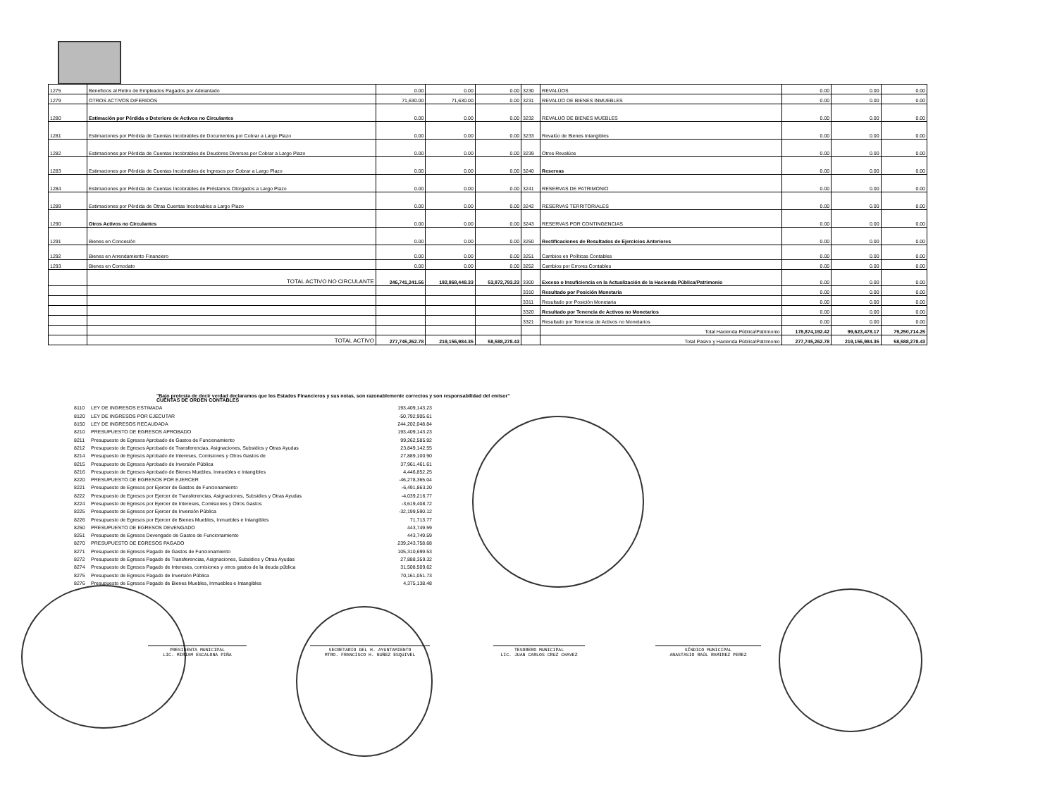| 1275 | Beneficios al Retiro de Empleados Pagados por Adelantado | 0.00 | 0.00 | 0.00 | 3230 | REVALÚOS | 0.00 | 0.00 | 0.00 |
| 1279 | OTROS ACTIVOS DIFERIDOS | 71,630.00 | 71,630.00 | 0.00 | 3231 | REVALÚO DE BIENES INMUEBLES | 0.00 | 0.00 | 0.00 |
| 1280 | Estimación por Pérdida o Deterioro de Activos no Circulantes | 0.00 | 0.00 | 0.00 | 3232 | REVALÚO DE BIENES MUEBLES | 0.00 | 0.00 | 0.00 |
| 1281 | Estimaciones por Pérdida de Cuentas Incobrables de Documentos por Cobrar a Largo Plazo | 0.00 | 0.00 | 0.00 | 3233 | Revalúo de Bienes Intangibles | 0.00 | 0.00 | 0.00 |
| 1282 | Estimaciones por Pérdida de Cuentas Incobrables de Deudores Diversos por Cobrar a Largo Plazo | 0.00 | 0.00 | 0.00 | 3239 | Otros Revalúos | 0.00 | 0.00 | 0.00 |
| 1283 | Estimaciones por Pérdida de Cuentas Incobrables de Ingresos por Cobrar a Largo Plazo | 0.00 | 0.00 | 0.00 | 3240 | Reservas | 0.00 | 0.00 | 0.00 |
| 1284 | Estimaciones por Pérdida de Cuentas Incobrables de Préstamos Otorgados a Largo Plazo | 0.00 | 0.00 | 0.00 | 3241 | RESERVAS DE PATRIMONIO | 0.00 | 0.00 | 0.00 |
| 1289 | Estimaciones por Pérdida de Otras Cuentas Incobrables a Largo Plazo | 0.00 | 0.00 | 0.00 | 3242 | RESERVAS TERRITORIALES | 0.00 | 0.00 | 0.00 |
| 1290 | Otros Activos no Circulantes | 0.00 | 0.00 | 0.00 | 3243 | RESERVAS POR CONTINGENCIAS | 0.00 | 0.00 | 0.00 |
| 1291 | Bienes en Concesión | 0.00 | 0.00 | 0.00 | 3250 | Rectificaciones de Resultados de Ejercicios Anteriores | 0.00 | 0.00 | 0.00 |
| 1292 | Bienes en Arrendamiento Financiero | 0.00 | 0.00 | 0.00 | 3251 | Cambios en Políticas Contables | 0.00 | 0.00 | 0.00 |
| 1293 | Bienes en Comodato | 0.00 | 0.00 | 0.00 | 3252 | Cambios por Errores Contables | 0.00 | 0.00 | 0.00 |
| | TOTAL ACTIVO NO CIRCULANTE | 246,741,241.56 | 192,868,448.33 | 53,872,793.23 | 3300 | Exceso o Insuficiencia en la Actualización de la Hacienda Pública/Patrimonio | 0.00 | 0.00 | 0.00 |
| | | | | | 3310 | Resultado por Posición Monetaria | 0.00 | 0.00 | 0.00 |
| | | | | | 3311 | Resultado por Posición Monetaria | 0.00 | 0.00 | 0.00 |
| | | | | | 3320 | Resultado por Tenencia de Activos no Monetarios | 0.00 | 0.00 | 0.00 |
| | | | | | 3321 | Resultado por Tenencia de Activos no Monetarios | 0.00 | 0.00 | 0.00 |
| | | | | | | Total Hacienda Pública/Patrimonio | 178,874,192.42 | 99,623,478.17 | 79,250,714.25 |
| | TOTAL ACTIVO | 277,745,262.78 | 219,156,984.35 | 58,588,278.43 | | Total Pasivo y Hacienda Pública/Patrimonio | 277,745,262.78 | 219,156,984.35 | 58,588,278.43 |
"Bajo protesta de decir verdad declaramos que los Estados Financieros y sus notas, son razonablemente correctos y son responsabilidad del emisor"
| CUENTAS DE ORDEN CONTABLES | | |
| 8110 | LEY DE INGRESOS ESTIMADA | 193,409,143.23 |
| 8120 | LEY DE INGRESOS POR EJECUTAR | -50,792,905.61 |
| 8150 | LEY DE INGRESOS RECAUDADA | 244,202,048.84 |
| 8210 | PRESUPUESTO DE EGRESOS APROBADO | 193,409,143.23 |
| 8211 | Presupuesto de Egresos Aprobado de Gastos de Funcionamiento | 99,262,585.92 |
| 8212 | Presupuesto de Egresos Aprobado de Transferencias, Asignaciones, Subsidios y Otras Ayudas | 23,849,142.55 |
| 8214 | Presupuesto de Egresos Aprobado de Intereses, Comisiones y Otros Gastos de | 27,889,100.90 |
| 8215 | Presupuesto de Egresos Aprobado de Inversión Pública | 37,961,461.61 |
| 8216 | Presupuesto de Egresos Aprobado de Bienes Muebles, Inmuebles e Intangibles | 4,446,852.25 |
| 8220 | PRESUPUESTO DE EGRESOS POR EJERCER | -46,278,365.04 |
| 8221 | Presupuesto de Egresos por Ejercer de Gastos de Funcionamiento | -6,491,863.20 |
| 8222 | Presupuesto de Egresos por Ejercer de Transferencias, Asignaciones, Subsidios y Otras Ayudas | -4,039,216.77 |
| 8224 | Presupuesto de Egresos por Ejercer de Intereses, Comisiones y Otros Gastos | -3,619,408.72 |
| 8225 | Presupuesto de Egresos por Ejercer de Inversión Pública | -32,199,590.12 |
| 8226 | Presupuesto de Egresos por Ejercer de Bienes Muebles, Inmuebles e Intangibles | 71,713.77 |
| 8250 | PRESUPUESTO DE EGRESOS DEVENGADO | 443,749.59 |
| 8251 | Presupuesto de Egresos Devengado de Gastos de Funcionamiento | 443,749.59 |
| 8270 | PRESUPUESTO DE EGRESOS PAGADO | 239,243,758.68 |
| 8271 | Presupuesto de Egresos Pagado de Gastos de Funcionamiento | 105,310,699.53 |
| 8272 | Presupuesto de Egresos Pagado de Transferencias, Asignaciones, Subsidios y Otras Ayudas | 27,888,359.32 |
| 8274 | Presupuesto de Egresos Pagado de Intereses, comisiones y otros gastos de la deuda pública | 31,508,509.62 |
| 8275 | Presupuesto de Egresos Pagado de Inversión Pública | 70,161,051.73 |
| 8276 | Presupuesto de Egresos Pagado de Bienes Muebles, Inmuebles e Intangibles | 4,375,138.48 |
PRESIDENTA MUNICIPAL
LIC. MIRIAM ESCALONA PIÑA
SECRETARIO DEL H. AYUNTAMIENTO
MTRO. FRANCISCO H. NUÑEZ ESQUIVEL
TESORERO MUNICIPAL
LIC. JUAN CARLOS CRUZ CHAVEZ
SÍNDICO MUNICIPAL
ANASTASIO RAÚL RAMIREZ PEREZ